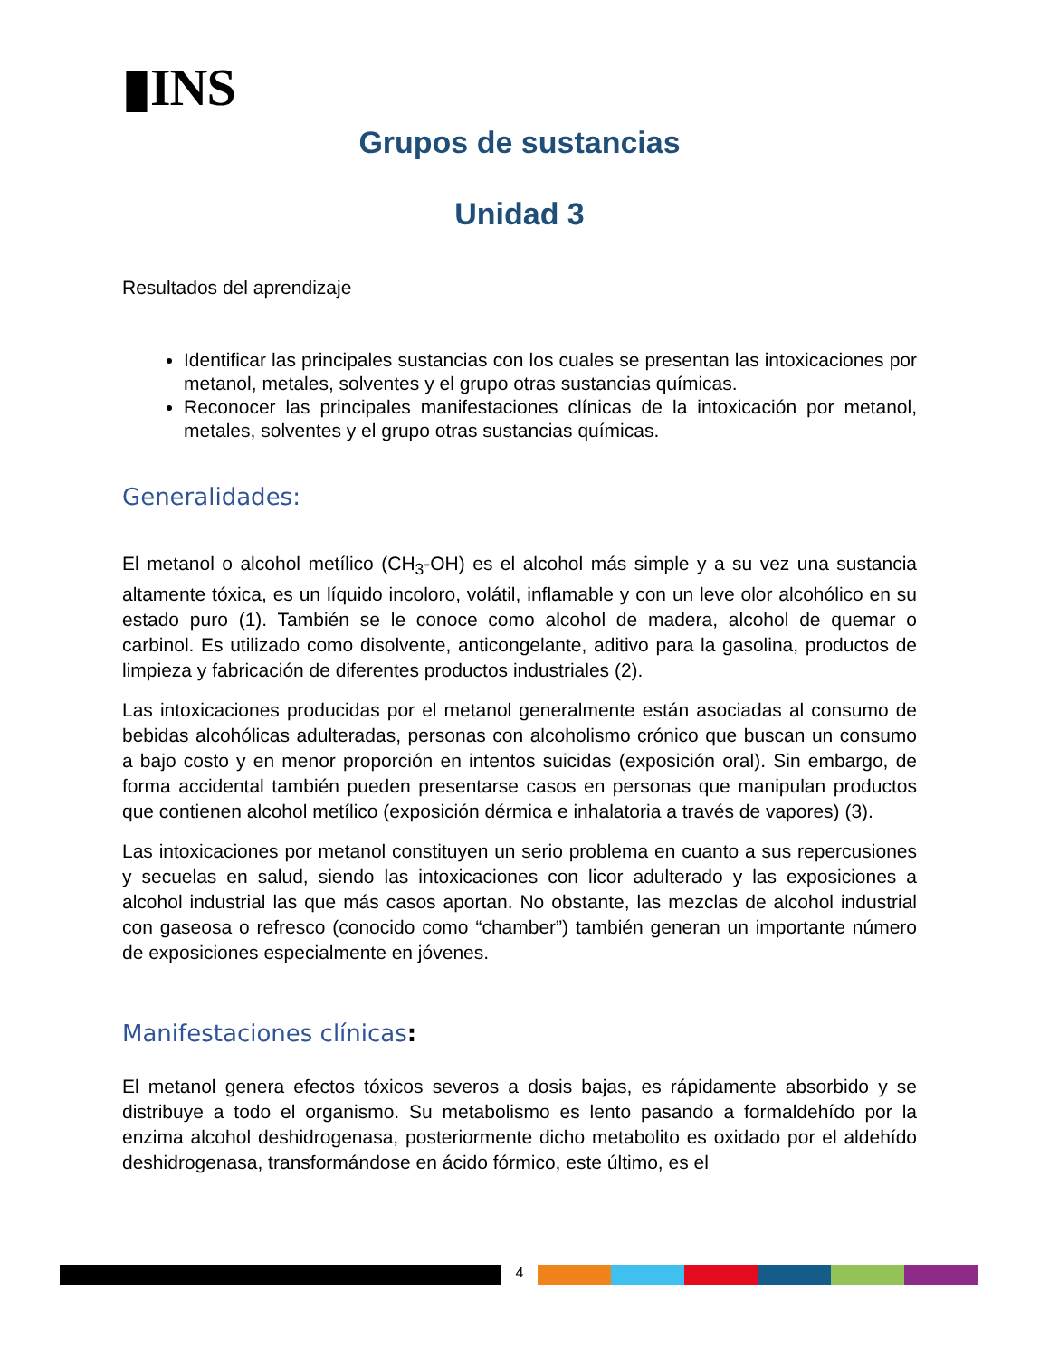▮INS
Grupos de sustancias
Unidad 3
Resultados del aprendizaje
Identificar las principales sustancias con los cuales se presentan las intoxicaciones por metanol, metales, solventes y el grupo otras sustancias químicas.
Reconocer las principales manifestaciones clínicas de la intoxicación por metanol, metales, solventes y el grupo otras sustancias químicas.
Generalidades:
El metanol o alcohol metílico (CH<sub>3</sub>-OH) es el alcohol más simple y a su vez una sustancia altamente tóxica, es un líquido incoloro, volátil, inflamable y con un leve olor alcohólico en su estado puro (1). También se le conoce como alcohol de madera, alcohol de quemar o carbinol. Es utilizado como disolvente, anticongelante, aditivo para la gasolina, productos de limpieza y fabricación de diferentes productos industriales (2).
Las intoxicaciones producidas por el metanol generalmente están asociadas al consumo de bebidas alcohólicas adulteradas, personas con alcoholismo crónico que buscan un consumo a bajo costo y en menor proporción en intentos suicidas (exposición oral). Sin embargo, de forma accidental también pueden presentarse casos en personas que manipulan productos que contienen alcohol metílico (exposición dérmica e inhalatoria a través de vapores) (3).
Las intoxicaciones por metanol constituyen un serio problema en cuanto a sus repercusiones y secuelas en salud, siendo las intoxicaciones con licor adulterado y las exposiciones a alcohol industrial las que más casos aportan. No obstante, las mezclas de alcohol industrial con gaseosa o refresco (conocido como “chamber”) también generan un importante número de exposiciones especialmente en jóvenes.
Manifestaciones clínicas:
El metanol genera efectos tóxicos severos a dosis bajas, es rápidamente absorbido y se distribuye a todo el organismo. Su metabolismo es lento pasando a formaldehído por la enzima alcohol deshidrogenasa, posteriormente dicho metabolito es oxidado por el aldehído deshidrogenasa, transformándose en ácido fórmico, este último, es el
4